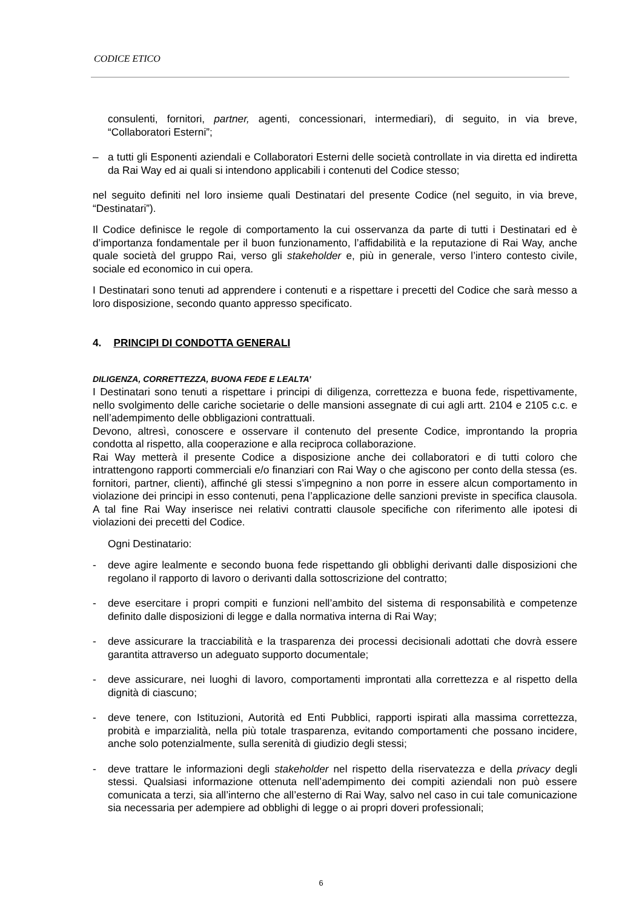CODICE ETICO
consulenti, fornitori, partner, agenti, concessionari, intermediari), di seguito, in via breve, “Collaboratori Esterni”;
– a tutti gli Esponenti aziendali e Collaboratori Esterni delle società controllate in via diretta ed indiretta da Rai Way ed ai quali si intendono applicabili i contenuti del Codice stesso;
nel seguito definiti nel loro insieme quali Destinatari del presente Codice (nel seguito, in via breve, “Destinatari”).
Il Codice definisce le regole di comportamento la cui osservanza da parte di tutti i Destinatari ed è d’importanza fondamentale per il buon funzionamento, l’affidabilità e la reputazione di Rai Way, anche quale società del gruppo Rai, verso gli stakeholder e, più in generale, verso l’intero contesto civile, sociale ed economico in cui opera.
I Destinatari sono tenuti ad apprendere i contenuti e a rispettare i precetti del Codice che sarà messo a loro disposizione, secondo quanto appresso specificato.
4. PRINCIPI DI CONDOTTA GENERALI
DILIGENZA, CORRETTEZZA, BUONA FEDE E LEALTA’
I Destinatari sono tenuti a rispettare i principi di diligenza, correttezza e buona fede, rispettivamente, nello svolgimento delle cariche societarie o delle mansioni assegnate di cui agli artt. 2104 e 2105 c.c. e nell’adempimento delle obbligazioni contrattuali.
Devono, altresì, conoscere e osservare il contenuto del presente Codice, improntando la propria condotta al rispetto, alla cooperazione e alla reciproca collaborazione.
Rai Way metterà il presente Codice a disposizione anche dei collaboratori e di tutti coloro che intrattengono rapporti commerciali e/o finanziari con Rai Way o che agiscono per conto della stessa (es. fornitori, partner, clienti), affinché gli stessi s’impegnino a non porre in essere alcun comportamento in violazione dei principi in esso contenuti, pena l’applicazione delle sanzioni previste in specifica clausola. A tal fine Rai Way inserisce nei relativi contratti clausole specifiche con riferimento alle ipotesi di violazioni dei precetti del Codice.
Ogni Destinatario:
- deve agire lealmente e secondo buona fede rispettando gli obblighi derivanti dalle disposizioni che regolano il rapporto di lavoro o derivanti dalla sottoscrizione del contratto;
- deve esercitare i propri compiti e funzioni nell’ambito del sistema di responsabilità e competenze definito dalle disposizioni di legge e dalla normativa interna di Rai Way;
- deve assicurare la tracciabilità e la trasparenza dei processi decisionali adottati che dovrà essere garantita attraverso un adeguato supporto documentale;
- deve assicurare, nei luoghi di lavoro, comportamenti improntati alla correttezza e al rispetto della dignità di ciascuno;
- deve tenere, con Istituzioni, Autorità ed Enti Pubblici, rapporti ispirati alla massima correttezza, probità e imparzialità, nella più totale trasparenza, evitando comportamenti che possano incidere, anche solo potenzialmente, sulla serenità di giudizio degli stessi;
- deve trattare le informazioni degli stakeholder nel rispetto della riservatezza e della privacy degli stessi. Qualsiasi informazione ottenuta nell’adempimento dei compiti aziendali non può essere comunicata a terzi, sia all’interno che all’esterno di Rai Way, salvo nel caso in cui tale comunicazione sia necessaria per adempiere ad obblighi di legge o ai propri doveri professionali;
6